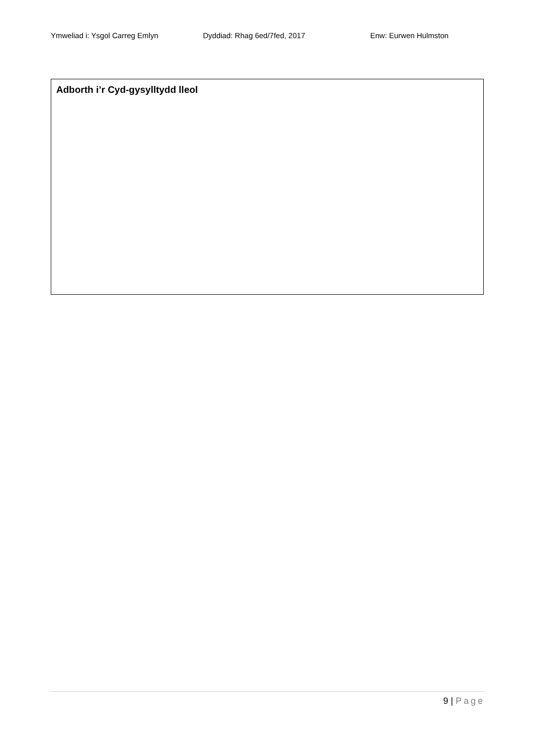Ymweliad i: Ysgol Carreg Emlyn Dyddiad: Rhag 6ed/7fed, 2017 Enw: Eurwen Hulmston
Adborth i’r Cyd-gysylltydd lleol
9 | Page